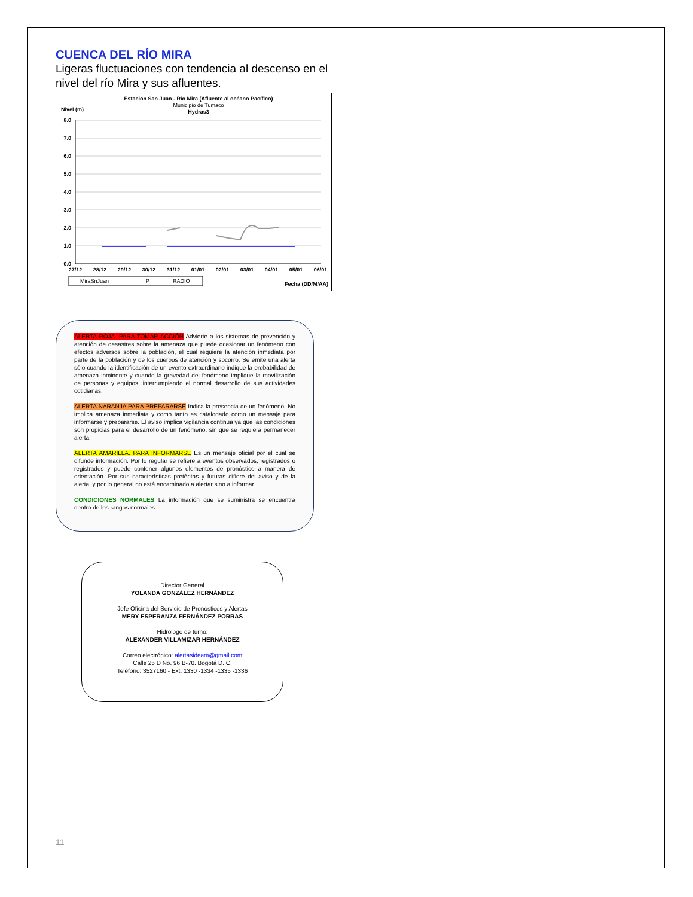CUENCA DEL RÍO MIRA
Ligeras fluctuaciones con tendencia al descenso en el nivel del río Mira y sus afluentes.
Estación San Juan - Río Mira (Afluente al océano Pacífico)
Municipio de Tumaco
Hydras3
Nivel (m)
8.0
7.0
6.0
5.0
4.0
3.0
2.0
1.0
0.0
27/12
28/12
29/12
30/12
31/12
01/01
02/01
03/01
04/01
05/01
06/01
MiraSnJuan
P
RADIO
Fecha (DD/M/AA)
ALERTA ROJA. PARA TOMAR ACCIÓN Advierte a los sistemas de prevención y atención de desastres sobre la amenaza que puede ocasionar un fenómeno con efectos adversos sobre la población, el cual requiere la atención inmediata por parte de la población y de los cuerpos de atención y socorro. Se emite una alerta sólo cuando la identificación de un evento extraordinario indique la probabilidad de amenaza inminente y cuando la gravedad del fenómeno implique la movilización de personas y equipos, interrumpiendo el normal desarrollo de sus actividades cotidianas.
ALERTA NARANJA PARA PREPARARSE Indica la presencia de un fenómeno. No implica amenaza inmediata y como tanto es catalogado como un mensaje para informarse y prepararse. El aviso implica vigilancia continua ya que las condiciones son propicias para el desarrollo de un fenómeno, sin que se requiera permanecer alerta.
ALERTA AMARILLA. PARA INFORMARSE Es un mensaje oficial por el cual se difunde información. Por lo regular se refiere a eventos observados, registrados o registrados y puede contener algunos elementos de pronóstico a manera de orientación. Por sus características pretéritas y futuras difiere del aviso y de la alerta, y por lo general no está encaminado a alertar sino a informar.
CONDICIONES NORMALES La información que se suministra se encuentra dentro de los rangos normales.
Director General
YOLANDA GONZÁLEZ HERNÁNDEZ
Jefe Oficina del Servicio de Pronósticos y Alertas
MERY ESPERANZA FERNÁNDEZ PORRAS
Hidrólogo de turno:
ALEXANDER VILLAMIZAR HERNÁNDEZ
Correo electrónico: alertasideam@gmail.com
Calle 25 D No. 96 B-70. Bogotá D. C.
Teléfono: 3527160 - Ext. 1330 -1334 -1335 -1336
11